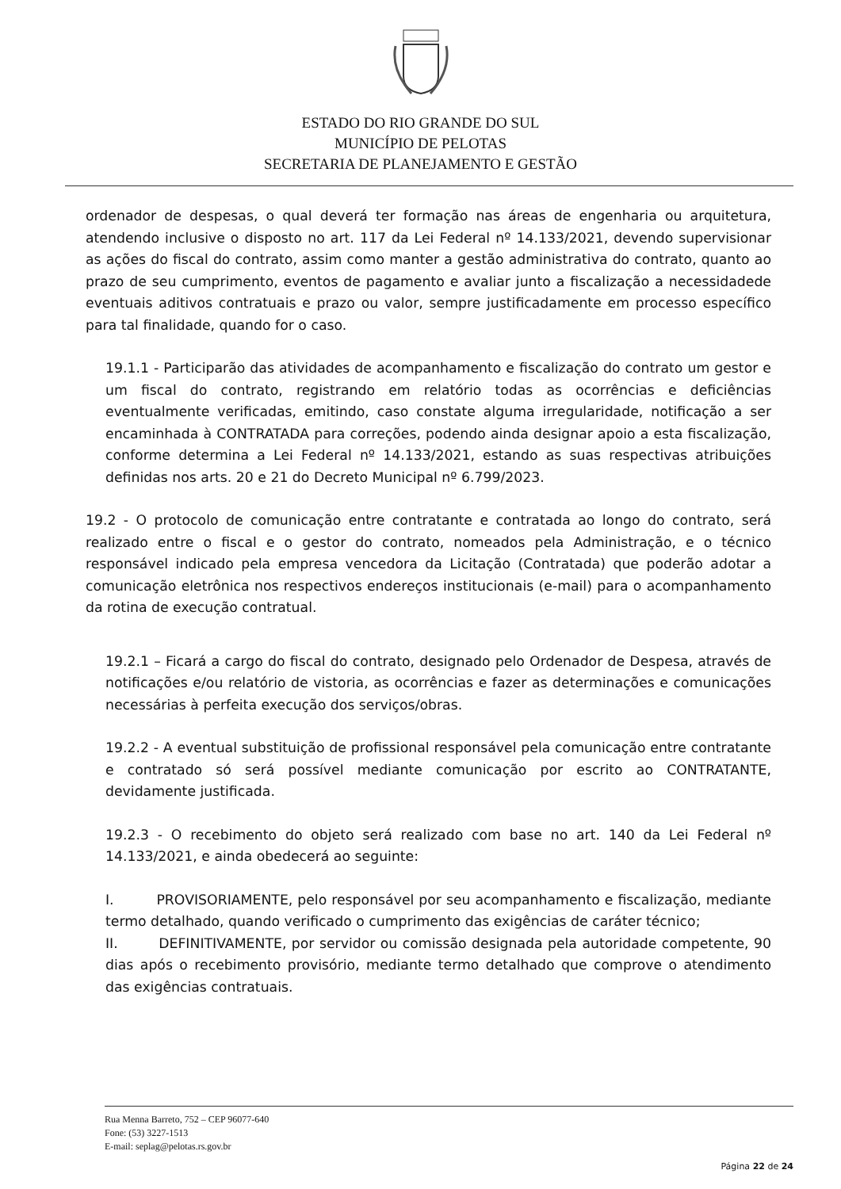ESTADO DO RIO GRANDE DO SUL
MUNICÍPIO DE PELOTAS
SECRETARIA DE PLANEJAMENTO E GESTÃO
ordenador de despesas, o qual deverá ter formação nas áreas de engenharia ou arquitetura, atendendo inclusive o disposto no art. 117 da Lei Federal nº 14.133/2021, devendo supervisionar as ações do fiscal do contrato, assim como manter a gestão administrativa do contrato, quanto ao prazo de seu cumprimento, eventos de pagamento e avaliar junto a fiscalização a necessidadede eventuais aditivos contratuais e prazo ou valor, sempre justificadamente em processo específico para tal finalidade, quando for o caso.
19.1.1 - Participarão das atividades de acompanhamento e fiscalização do contrato um gestor e um fiscal do contrato, registrando em relatório todas as ocorrências e deficiências eventualmente verificadas, emitindo, caso constate alguma irregularidade, notificação a ser encaminhada à CONTRATADA para correções, podendo ainda designar apoio a esta fiscalização, conforme determina a Lei Federal nº 14.133/2021, estando as suas respectivas atribuições definidas nos arts. 20 e 21 do Decreto Municipal nº 6.799/2023.
19.2 - O protocolo de comunicação entre contratante e contratada ao longo do contrato, será realizado entre o fiscal e o gestor do contrato, nomeados pela Administração, e o técnico responsável indicado pela empresa vencedora da Licitação (Contratada) que poderão adotar a comunicação eletrônica nos respectivos endereços institucionais (e-mail) para o acompanhamento da rotina de execução contratual.
19.2.1 – Ficará a cargo do fiscal do contrato, designado pelo Ordenador de Despesa, através de notificações e/ou relatório de vistoria, as ocorrências e fazer as determinações e comunicações necessárias à perfeita execução dos serviços/obras.
19.2.2 - A eventual substituição de profissional responsável pela comunicação entre contratante e contratado só será possível mediante comunicação por escrito ao CONTRATANTE, devidamente justificada.
19.2.3 - O recebimento do objeto será realizado com base no art. 140 da Lei Federal nº 14.133/2021, e ainda obedecerá ao seguinte:
I. PROVISORIAMENTE, pelo responsável por seu acompanhamento e fiscalização, mediante termo detalhado, quando verificado o cumprimento das exigências de caráter técnico;
II. DEFINITIVAMENTE, por servidor ou comissão designada pela autoridade competente, 90 dias após o recebimento provisório, mediante termo detalhado que comprove o atendimento das exigências contratuais.
Rua Menna Barreto, 752 – CEP 96077-640
Fone: (53) 3227-1513
E-mail: seplag@pelotas.rs.gov.br
Página 22 de 24